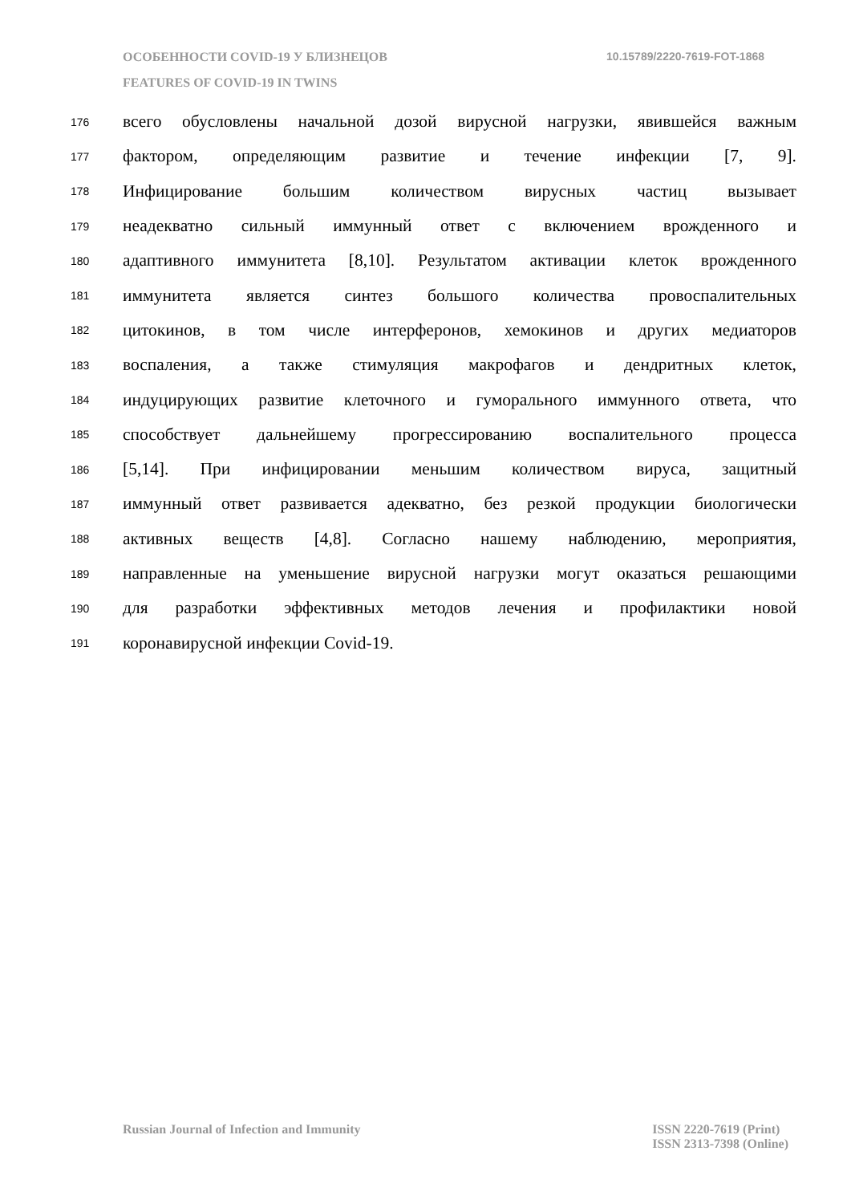ОСОБЕННОСТИ COVID-19 У БЛИЗНЕЦОВ 10.15789/2220-7619-FOT-1868
FEATURES OF COVID-19 IN TWINS
176 всего обусловлены начальной дозой вирусной нагрузки, явившейся важным
177 фактором, определяющим развитие и течение инфекции [7, 9].
178 Инфицирование большим количеством вирусных частиц вызывает
179 неадекватно сильный иммунный ответ с включением врожденного и
180 адаптивного иммунитета [8,10]. Результатом активации клеток врожденного
181 иммунитета является синтез большого количества провоспалительных
182 цитокинов, в том числе интерферонов, хемокинов и других медиаторов
183 воспаления, а также стимуляция макрофагов и дендритных клеток,
184 индуцирующих развитие клеточного и гуморального иммунного ответа, что
185 способствует дальнейшему прогрессированию воспалительного процесса
186 [5,14]. При инфицировании меньшим количеством вируса, защитный
187 иммунный ответ развивается адекватно, без резкой продукции биологически
188 активных веществ [4,8]. Согласно нашему наблюдению, мероприятия,
189 направленные на уменьшение вирусной нагрузки могут оказаться решающими
190 для разработки эффективных методов лечения и профилактики новой
191 коронавирусной инфекции Covid-19.
Russian Journal of Infection and Immunity ISSN 2220-7619 (Print)
ISSN 2313-7398 (Online)